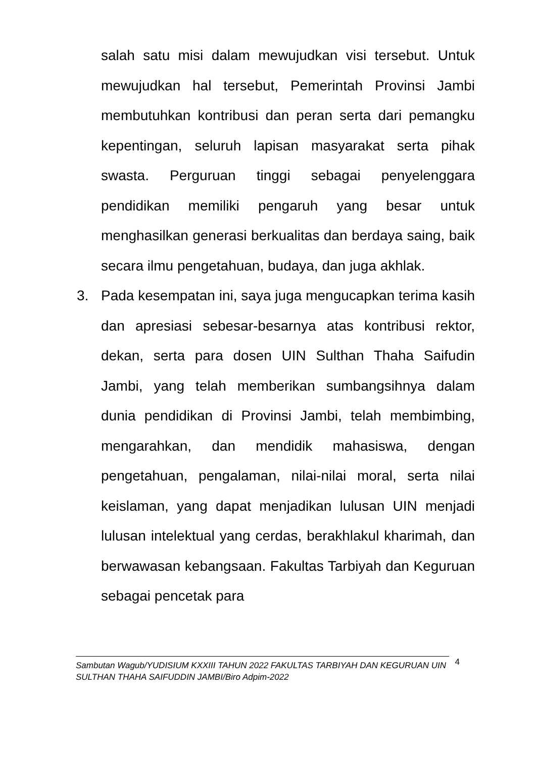salah satu misi dalam mewujudkan visi tersebut. Untuk mewujudkan hal tersebut, Pemerintah Provinsi Jambi membutuhkan kontribusi dan peran serta dari pemangku kepentingan, seluruh lapisan masyarakat serta pihak swasta. Perguruan tinggi sebagai penyelenggara pendidikan memiliki pengaruh yang besar untuk menghasilkan generasi berkualitas dan berdaya saing, baik secara ilmu pengetahuan, budaya, dan juga akhlak.
3. Pada kesempatan ini, saya juga mengucapkan terima kasih dan apresiasi sebesar-besarnya atas kontribusi rektor, dekan, serta para dosen UIN Sulthan Thaha Saifudin Jambi, yang telah memberikan sumbangsihnya dalam dunia pendidikan di Provinsi Jambi, telah membimbing, mengarahkan, dan mendidik mahasiswa, dengan pengetahuan, pengalaman, nilai-nilai moral, serta nilai keislaman, yang dapat menjadikan lulusan UIN menjadi lulusan intelektual yang cerdas, berakhlakul kharimah, dan berwawasan kebangsaan. Fakultas Tarbiyah dan Keguruan sebagai pencetak para
Sambutan Wagub/YUDISIUM KXXIII TAHUN 2022 FAKULTAS TARBIYAH DAN KEGURUAN UIN SULTHAN THAHA SAIFUDDIN JAMBI/Biro Adpim-2022
4